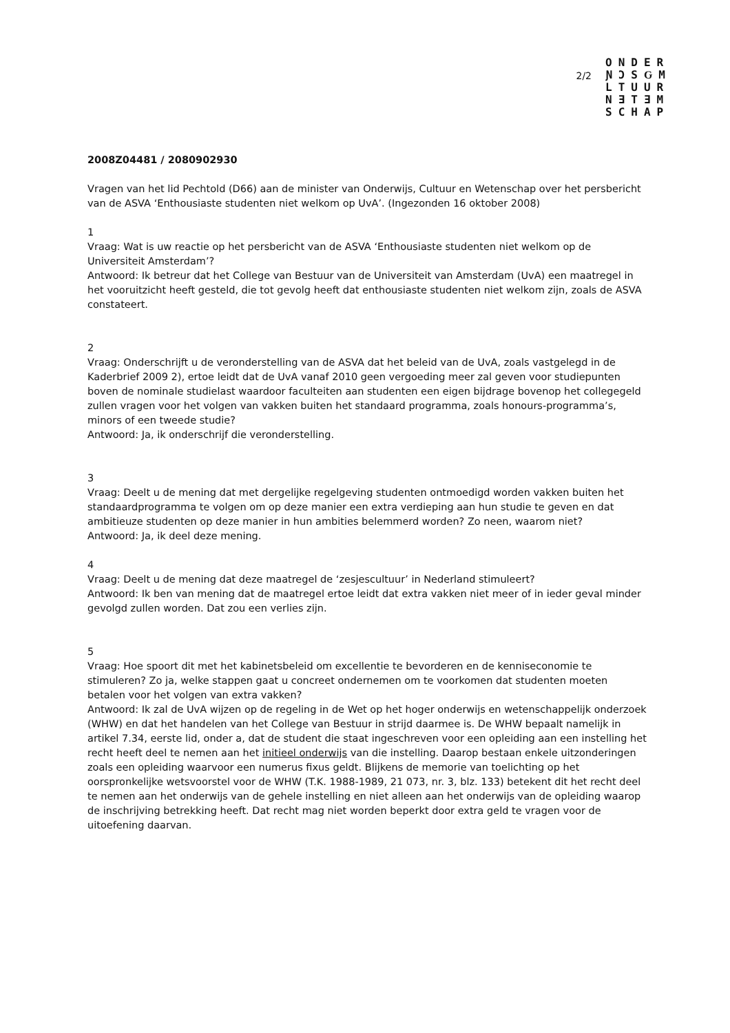2/2
ONDER
ƝƆSԌM
LTUUR
NƎTƎM
SCHAP
2008Z04481 / 2080902930
Vragen van het lid Pechtold (D66) aan de minister van Onderwijs, Cultuur en Wetenschap over het persbericht van de ASVA ‘Enthousiaste studenten niet welkom op UvA’. (Ingezonden 16 oktober 2008)
1
Vraag: Wat is uw reactie op het persbericht van de ASVA ‘Enthousiaste studenten niet welkom op de Universiteit Amsterdam’?
Antwoord: Ik betreur dat het College van Bestuur van de Universiteit van Amsterdam (UvA) een maatregel in het vooruitzicht heeft gesteld, die tot gevolg heeft dat enthousiaste studenten niet welkom zijn, zoals de ASVA constateert.
2
Vraag: Onderschrijft u de veronderstelling van de ASVA dat het beleid van de UvA, zoals vastgelegd in de Kaderbrief 2009 2), ertoe leidt dat de UvA vanaf 2010 geen vergoeding meer zal geven voor studiepunten boven de nominale studielast waardoor faculteiten aan studenten een eigen bijdrage bovenop het collegegeld zullen vragen voor het volgen van vakken buiten het standaard programma, zoals honours-programma’s, minors of een tweede studie?
Antwoord: Ja, ik onderschrijf die veronderstelling.
3
Vraag: Deelt u de mening dat met dergelijke regelgeving studenten ontmoedigd worden vakken buiten het standaardprogramma te volgen om op deze manier een extra verdieping aan hun studie te geven en dat ambitieuze studenten op deze manier in hun ambities belemmerd worden? Zo neen, waarom niet?
Antwoord: Ja, ik deel deze mening.
4
Vraag: Deelt u de mening dat deze maatregel de ‘zesjescultuur’ in Nederland stimuleert?
Antwoord: Ik ben van mening dat de maatregel ertoe leidt dat extra vakken niet meer of in ieder geval minder gevolgd zullen worden. Dat zou een verlies zijn.
5
Vraag: Hoe spoort dit met het kabinetsbeleid om excellentie te bevorderen en de kenniseconomie te stimuleren? Zo ja, welke stappen gaat u concreet ondernemen om te voorkomen dat studenten moeten betalen voor het volgen van extra vakken?
Antwoord: Ik zal de UvA wijzen op de regeling in de Wet op het hoger onderwijs en wetenschappelijk onderzoek (WHW) en dat het handelen van het College van Bestuur in strijd daarmee is. De WHW bepaalt namelijk in artikel 7.34, eerste lid, onder a, dat de student die staat ingeschreven voor een opleiding aan een instelling het recht heeft deel te nemen aan het initieel onderwijs van die instelling. Daarop bestaan enkele uitzonderingen zoals een opleiding waarvoor een numerus fixus geldt. Blijkens de memorie van toelichting op het oorspronkelijke wetsvoorstel voor de WHW (T.K. 1988-1989, 21 073, nr. 3, blz. 133) betekent dit het recht deel te nemen aan het onderwijs van de gehele instelling en niet alleen aan het onderwijs van de opleiding waarop de inschrijving betrekking heeft. Dat recht mag niet worden beperkt door extra geld te vragen voor de uitoefening daarvan.